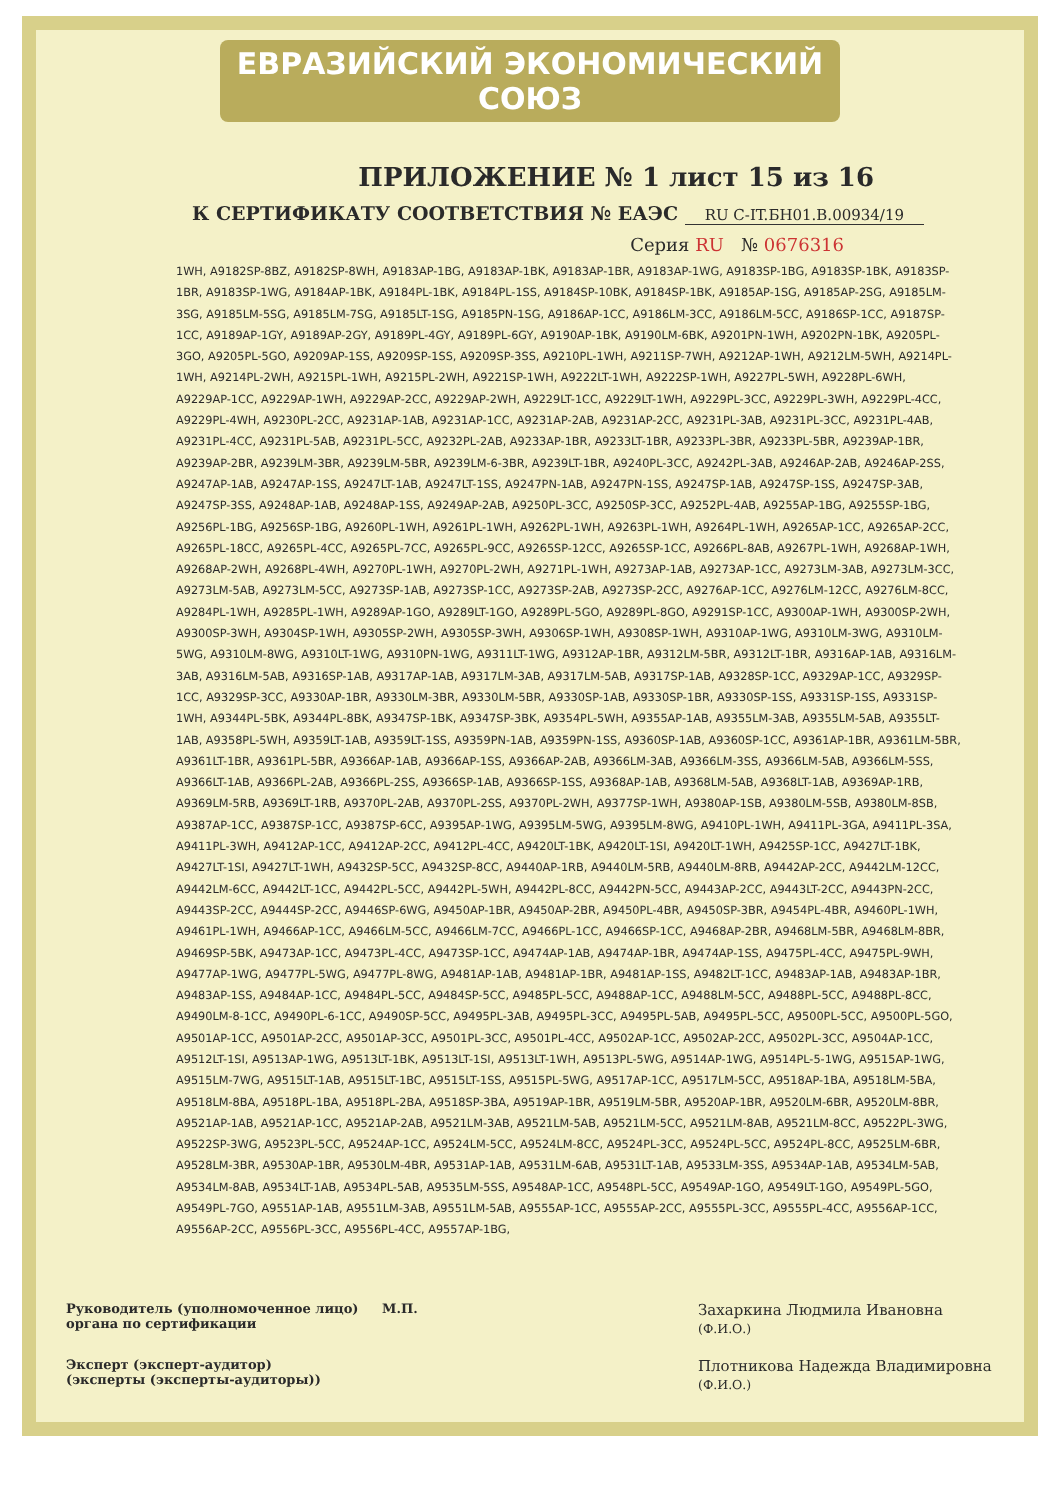ЕВРАЗИЙСКИЙ ЭКОНОМИЧЕСКИЙ СОЮЗ
ПРИЛОЖЕНИЕ № 1 лист 15 из 16
К СЕРТИФИКАТУ СООТВЕТСТВИЯ № ЕАЭС RU C-IT.БН01.В.00934/19
Серия RU № 0676316
1WH, A9182SP-8BZ, A9182SP-8WH, A9183AP-1BG, A9183AP-1BK, A9183AP-1BR, A9183AP-1WG, A9183SP-1BG, A9183SP-1BK, A9183SP-1BR, A9183SP-1WG, A9184AP-1BK, A9184PL-1BK, A9184PL-1SS, A9184SP-10BK, A9184SP-1BK, A9185AP-1SG, A9185AP-2SG, A9185LM-3SG, A9185LM-5SG, A9185LM-7SG, A9185LT-1SG, A9185PN-1SG, A9186AP-1CC, A9186LM-3CC, A9186LM-5CC, A9186SP-1CC, A9187SP-1CC, A9189AP-1GY, A9189AP-2GY, A9189PL-4GY, A9189PL-6GY, A9190AP-1BK, A9190LM-6BK, A9201PN-1WH, A9202PN-1BK, A9205PL-3GO, A9205PL-5GO, A9209AP-1SS, A9209SP-1SS, A9209SP-3SS, A9210PL-1WH, A9211SP-7WH, A9212AP-1WH, A9212LM-5WH, A9214PL-1WH, A9214PL-2WH, A9215PL-1WH, A9215PL-2WH, A9221SP-1WH, A9222LT-1WH, A9222SP-1WH, A9227PL-5WH, A9228PL-6WH, A9229AP-1CC, A9229AP-1WH, A9229AP-2CC, A9229AP-2WH, A9229LT-1CC, A9229LT-1WH, A9229PL-3CC, A9229PL-3WH, A9229PL-4CC, A9229PL-4WH, A9230PL-2CC, A9231AP-1AB, A9231AP-1CC, A9231AP-2AB, A9231AP-2CC, A9231PL-3AB, A9231PL-3CC, A9231PL-4AB, A9231PL-4CC, A9231PL-5AB, A9231PL-5CC, A9232PL-2AB, A9233AP-1BR, A9233LT-1BR, A9233PL-3BR, A9233PL-5BR, A9239AP-1BR, A9239AP-2BR, A9239LM-3BR, A9239LM-5BR, A9239LM-6-3BR, A9239LT-1BR, A9240PL-3CC, A9242PL-3AB, A9246AP-2AB, A9246AP-2SS, A9247AP-1AB, A9247AP-1SS, A9247LT-1AB, A9247LT-1SS, A9247PN-1AB, A9247PN-1SS, A9247SP-1AB, A9247SP-1SS, A9247SP-3AB, A9247SP-3SS, A9248AP-1AB, A9248AP-1SS, A9249AP-2AB, A9250PL-3CC, A9250SP-3CC, A9252PL-4AB, A9255AP-1BG, A9255SP-1BG, A9256PL-1BG, A9256SP-1BG, A9260PL-1WH, A9261PL-1WH, A9262PL-1WH, A9263PL-1WH, A9264PL-1WH, A9265AP-1CC, A9265AP-2CC, A9265PL-18CC, A9265PL-4CC, A9265PL-7CC, A9265PL-9CC, A9265SP-12CC, A9265SP-1CC, A9266PL-8AB, A9267PL-1WH, A9268AP-1WH, A9268AP-2WH, A9268PL-4WH, A9270PL-1WH, A9270PL-2WH, A9271PL-1WH, A9273AP-1AB, A9273AP-1CC, A9273LM-3AB, A9273LM-3CC, A9273LM-5AB, A9273LM-5CC, A9273SP-1AB, A9273SP-1CC, A9273SP-2AB, A9273SP-2CC, A9276AP-1CC, A9276LM-12CC, A9276LM-8CC, A9284PL-1WH, A9285PL-1WH, A9289AP-1GO, A9289LT-1GO, A9289PL-5GO, A9289PL-8GO, A9291SP-1CC, A9300AP-1WH, A9300SP-2WH, A9300SP-3WH, A9304SP-1WH, A9305SP-2WH, A9305SP-3WH, A9306SP-1WH, A9308SP-1WH, A9310AP-1WG, A9310LM-3WG, A9310LM-5WG, A9310LM-8WG, A9310LT-1WG, A9310PN-1WG, A9311LT-1WG, A9312AP-1BR, A9312LM-5BR, A9312LT-1BR, A9316AP-1AB, A9316LM-3AB, A9316LM-5AB, A9316SP-1AB, A9317AP-1AB, A9317LM-3AB, A9317LM-5AB, A9317SP-1AB, A9328SP-1CC, A9329AP-1CC, A9329SP-1CC, A9329SP-3CC, A9330AP-1BR, A9330LM-3BR, A9330LM-5BR, A9330SP-1AB, A9330SP-1BR, A9330SP-1SS, A9331SP-1SS, A9331SP-1WH, A9344PL-5BK, A9344PL-8BK, A9347SP-1BK, A9347SP-3BK, A9354PL-5WH, A9355AP-1AB, A9355LM-3AB, A9355LM-5AB, A9355LT-1AB, A9358PL-5WH, A9359LT-1AB, A9359LT-1SS, A9359PN-1AB, A9359PN-1SS, A9360SP-1AB, A9360SP-1CC, A9361AP-1BR, A9361LM-5BR, A9361LT-1BR, A9361PL-5BR, A9366AP-1AB, A9366AP-1SS, A9366AP-2AB, A9366LM-3AB, A9366LM-3SS, A9366LM-5AB, A9366LM-5SS, A9366LT-1AB, A9366PL-2AB, A9366PL-2SS, A9366SP-1AB, A9366SP-1SS, A9368AP-1AB, A9368LM-5AB, A9368LT-1AB, A9369AP-1RB, A9369LM-5RB, A9369LT-1RB, A9370PL-2AB, A9370PL-2SS, A9370PL-2WH, A9377SP-1WH, A9380AP-1SB, A9380LM-5SB, A9380LM-8SB, A9387AP-1CC, A9387SP-1CC, A9387SP-6CC, A9395AP-1WG, A9395LM-5WG, A9395LM-8WG, A9410PL-1WH, A9411PL-3GA, A9411PL-3SA, A9411PL-3WH, A9412AP-1CC, A9412AP-2CC, A9412PL-4CC, A9420LT-1BK, A9420LT-1SI, A9420LT-1WH, A9425SP-1CC, A9427LT-1BK, A9427LT-1SI, A9427LT-1WH, A9432SP-5CC, A9432SP-8CC, A9440AP-1RB, A9440LM-5RB, A9440LM-8RB, A9442AP-2CC, A9442LM-12CC, A9442LM-6CC, A9442LT-1CC, A9442PL-5CC, A9442PL-5WH, A9442PL-8CC, A9442PN-5CC, A9443AP-2CC, A9443LT-2CC, A9443PN-2CC, A9443SP-2CC, A9444SP-2CC, A9446SP-6WG, A9450AP-1BR, A9450AP-2BR, A9450PL-4BR, A9450SP-3BR, A9454PL-4BR, A9460PL-1WH, A9461PL-1WH, A9466AP-1CC, A9466LM-5CC, A9466LM-7CC, A9466PL-1CC, A9466SP-1CC, A9468AP-2BR, A9468LM-5BR, A9468LM-8BR, A9469SP-5BK, A9473AP-1CC, A9473PL-4CC, A9473SP-1CC, A9474AP-1AB, A9474AP-1BR, A9474AP-1SS, A9475PL-4CC, A9475PL-9WH, A9477AP-1WG, A9477PL-5WG, A9477PL-8WG, A9481AP-1AB, A9481AP-1BR, A9481AP-1SS, A9482LT-1CC, A9483AP-1AB, A9483AP-1BR, A9483AP-1SS, A9484AP-1CC, A9484PL-5CC, A9484SP-5CC, A9485PL-5CC, A9488AP-1CC, A9488LM-5CC, A9488PL-5CC, A9488PL-8CC, A9490LM-8-1CC, A9490PL-6-1CC, A9490SP-5CC, A9495PL-3AB, A9495PL-3CC, A9495PL-5AB, A9495PL-5CC, A9500PL-5CC, A9500PL-5GO, A9501AP-1CC, A9501AP-2CC, A9501AP-3CC, A9501PL-3CC, A9501PL-4CC, A9502AP-1CC, A9502AP-2CC, A9502PL-3CC, A9504AP-1CC, A9512LT-1SI, A9513AP-1WG, A9513LT-1BK, A9513LT-1SI, A9513LT-1WH, A9513PL-5WG, A9514AP-1WG, A9514PL-5-1WG, A9515AP-1WG, A9515LM-7WG, A9515LT-1AB, A9515LT-1BC, A9515LT-1SS, A9515PL-5WG, A9517AP-1CC, A9517LM-5CC, A9518AP-1BA, A9518LM-5BA, A9518LM-8BA, A9518PL-1BA, A9518PL-2BA, A9518SP-3BA, A9519AP-1BR, A9519LM-5BR, A9520AP-1BR, A9520LM-6BR, A9520LM-8BR, A9521AP-1AB, A9521AP-1CC, A9521AP-2AB, A9521LM-3AB, A9521LM-5AB, A9521LM-5CC, A9521LM-8AB, A9521LM-8CC, A9522PL-3WG, A9522SP-3WG, A9523PL-5CC, A9524AP-1CC, A9524LM-5CC, A9524LM-8CC, A9524PL-3CC, A9524PL-5CC, A9524PL-8CC, A9525LM-6BR, A9528LM-3BR, A9530AP-1BR, A9530LM-4BR, A9531AP-1AB, A9531LM-6AB, A9531LT-1AB, A9533LM-3SS, A9534AP-1AB, A9534LM-5AB, A9534LM-8AB, A9534LT-1AB, A9534PL-5AB, A9535LM-5SS, A9548AP-1CC, A9548PL-5CC, A9549AP-1GO, A9549LT-1GO, A9549PL-5GO, A9549PL-7GO, A9551AP-1AB, A9551LM-3AB, A9551LM-5AB, A9555AP-1CC, A9555AP-2CC, A9555PL-3CC, A9555PL-4CC, A9556AP-1CC, A9556AP-2CC, A9556PL-3CC, A9556PL-4CC, A9557AP-1BG,
Руководитель (уполномоченное лицо) органа по сертификации
М.П.
Захаркина Людмила Ивановна
(Ф.И.О.)
Эксперт (эксперт-аудитор)
(эксперты (эксперты-аудиторы))
Плотникова Надежда Владимировна
(Ф.И.О.)